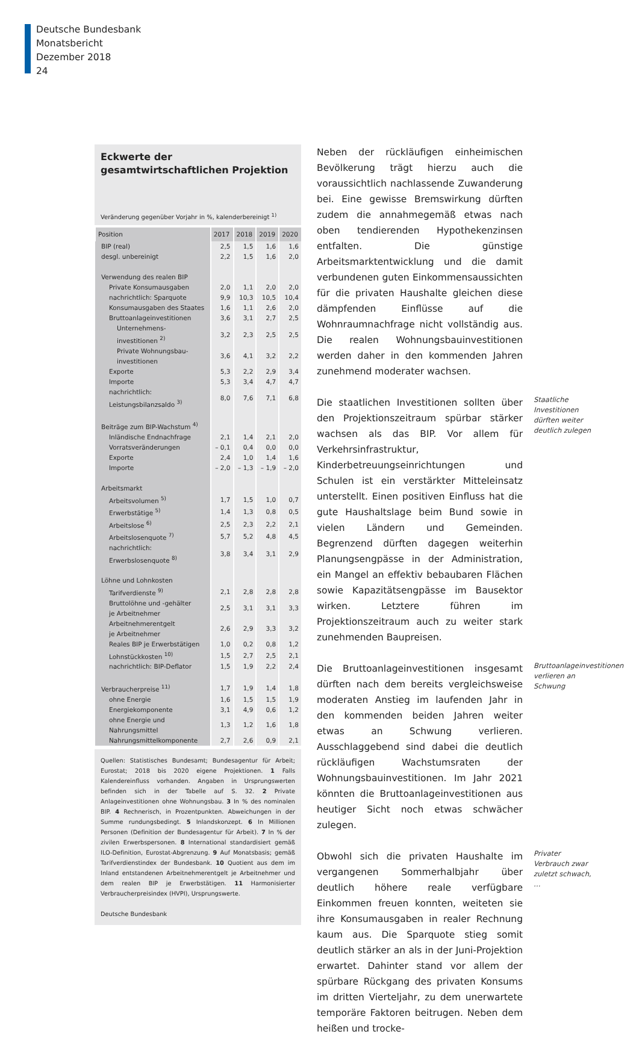Deutsche Bundesbank
Monatsbericht
Dezember 2018
24
Eckwerte der gesamtwirtschaftlichen Projektion
Veränderung gegenüber Vorjahr in %, kalenderbereinigt <sup>1)</sup>
| Position | 2017 | 2018 | 2019 | 2020 |
| --- | --- | --- | --- | --- |
| BIP (real) | 2,5 | 1,5 | 1,6 | 1,6 |
| desgl. unbereinigt | 2,2 | 1,5 | 1,6 | 2,0 |
| Verwendung des realen BIP | | | | |
| Private Konsumausgaben | 2,0 | 1,1 | 2,0 | 2,0 |
| nachrichtlich: Sparquote | 9,9 | 10,3 | 10,5 | 10,4 |
| Konsumausgaben des Staates | 1,6 | 1,1 | 2,6 | 2,0 |
| Bruttoanlageinvestitionen | 3,6 | 3,1 | 2,7 | 2,5 |
| Unternehmens- investitionen <sup>2)</sup> | 3,2 | 2,3 | 2,5 | 2,5 |
| Private Wohnungsbau- investitionen | 3,6 | 4,1 | 3,2 | 2,2 |
| Exporte | 5,3 | 2,2 | 2,9 | 3,4 |
| Importe | 5,3 | 3,4 | 4,7 | 4,7 |
| nachrichtlich: Leistungsbilanzsaldo <sup>3)</sup> | 8,0 | 7,6 | 7,1 | 6,8 |
| Beiträge zum BIP-Wachstum <sup>4)</sup> | | | | |
| Inländische Endnachfrage | 2,1 | 1,4 | 2,1 | 2,0 |
| Vorratsveränderungen | – 0,1 | 0,4 | 0,0 | 0,0 |
| Exporte | 2,4 | 1,0 | 1,4 | 1,6 |
| Importe | – 2,0 | – 1,3 | – 1,9 | – 2,0 |
| Arbeitsmarkt | | | | |
| Arbeitsvolumen <sup>5)</sup> | 1,7 | 1,5 | 1,0 | 0,7 |
| Erwerbstätige <sup>5)</sup> | 1,4 | 1,3 | 0,8 | 0,5 |
| Arbeitslose <sup>6)</sup> | 2,5 | 2,3 | 2,2 | 2,1 |
| Arbeitslosenquote <sup>7)</sup> | 5,7 | 5,2 | 4,8 | 4,5 |
| nachrichtlich: Erwerbslosenquote <sup>8)</sup> | 3,8 | 3,4 | 3,1 | 2,9 |
| Löhne und Lohnkosten | | | | |
| Tarifverdienste <sup>9)</sup> | 2,1 | 2,8 | 2,8 | 2,8 |
| Bruttolöhne und -gehälter je Arbeitnehmer | 2,5 | 3,1 | 3,1 | 3,3 |
| Arbeitnehmerentgelt je Arbeitnehmer | 2,6 | 2,9 | 3,3 | 3,2 |
| Reales BIP je Erwerbstätigen | 1,0 | 0,2 | 0,8 | 1,2 |
| Lohnstückkosten <sup>10)</sup> | 1,5 | 2,7 | 2,5 | 2,1 |
| nachrichtlich: BIP-Deflator | 1,5 | 1,9 | 2,2 | 2,4 |
| Verbraucherpreise <sup>11)</sup> | 1,7 | 1,9 | 1,4 | 1,8 |
| ohne Energie | 1,6 | 1,5 | 1,5 | 1,9 |
| Energiekomponente | 3,1 | 4,9 | 0,6 | 1,2 |
| ohne Energie und Nahrungsmittel | 1,3 | 1,2 | 1,6 | 1,8 |
| Nahrungsmittelkomponente | 2,7 | 2,6 | 0,9 | 2,1 |
Quellen: Statistisches Bundesamt; Bundesagentur für Arbeit; Eurostat; 2018 bis 2020 eigene Projektionen. 1 Falls Kalendereinfluss vorhanden. Angaben in Ursprungswerten befinden sich in der Tabelle auf S. 32. 2 Private Anlageinvestitionen ohne Wohnungsbau. 3 In % des nominalen BIP. 4 Rechnerisch, in Prozentpunkten. Abweichungen in der Summe rundungsbedingt. 5 Inlandskonzept. 6 In Millionen Personen (Definition der Bundesagentur für Arbeit). 7 In % der zivilen Erwerbspersonen. 8 International standardisiert gemäß ILO-Definition, Eurostat-Abgrenzung. 9 Auf Monatsbasis; gemäß Tarifverdienstindex der Bundesbank. 10 Quotient aus dem im Inland entstandenen Arbeitnehmerentgelt je Arbeitnehmer und dem realen BIP je Erwerbstätigen. 11 Harmonisierter Verbraucherpreisindex (HVPI), Ursprungswerte.
Deutsche Bundesbank
Neben der rückläufigen einheimischen Bevölkerung trägt hierzu auch die voraussichtlich nachlassende Zuwanderung bei. Eine gewisse Bremswirkung dürften zudem die annahmegemäß etwas nach oben tendierenden Hypothekenzinsen entfalten. Die günstige Arbeitsmarktentwicklung und die damit verbundenen guten Einkommensaussichten für die privaten Haushalte gleichen diese dämpfenden Einflüsse auf die Wohnraumnachfrage nicht vollständig aus. Die realen Wohnungsbauinvestitionen werden daher in den kommenden Jahren zunehmend moderater wachsen.
Die staatlichen Investitionen sollten über den Projektionszeitraum spürbar stärker wachsen als das BIP. Vor allem für Verkehrsinfrastruktur, Kinderbetreuungseinrichtungen und Schulen ist ein verstärkter Mitteleinsatz unterstellt. Einen positiven Einfluss hat die gute Haushaltslage beim Bund sowie in vielen Ländern und Gemeinden. Begrenzend dürften dagegen weiterhin Planungsengpässe in der Administration, ein Mangel an effektiv bebaubaren Flächen sowie Kapazitätsengpässe im Bausektor wirken. Letztere führen im Projektionszeitraum auch zu weiter stark zunehmenden Baupreisen.
Staatliche Investitionen dürften weiter deutlich zulegen
Die Bruttoanlageinvestitionen insgesamt dürften nach dem bereits vergleichsweise moderaten Anstieg im laufenden Jahr in den kommenden beiden Jahren weiter etwas an Schwung verlieren. Ausschlaggebend sind dabei die deutlich rückläufigen Wachstumsraten der Wohnungsbauinvestitionen. Im Jahr 2021 könnten die Bruttoanlageinvestitionen aus heutiger Sicht noch etwas schwächer zulegen.
Bruttoanlageinvestitionen verlieren an Schwung
Obwohl sich die privaten Haushalte im vergangenen Sommerhalbjahr über deutlich höhere reale verfügbare Einkommen freuen konnten, weiteten sie ihre Konsumausgaben in realer Rechnung kaum aus. Die Sparquote stieg somit deutlich stärker an als in der Juni-Projektion erwartet. Dahinter stand vor allem der spürbare Rückgang des privaten Konsums im dritten Vierteljahr, zu dem unerwartete temporäre Faktoren beitrugen. Neben dem heißen und trocke-
Privater Verbrauch zwar zuletzt schwach, …